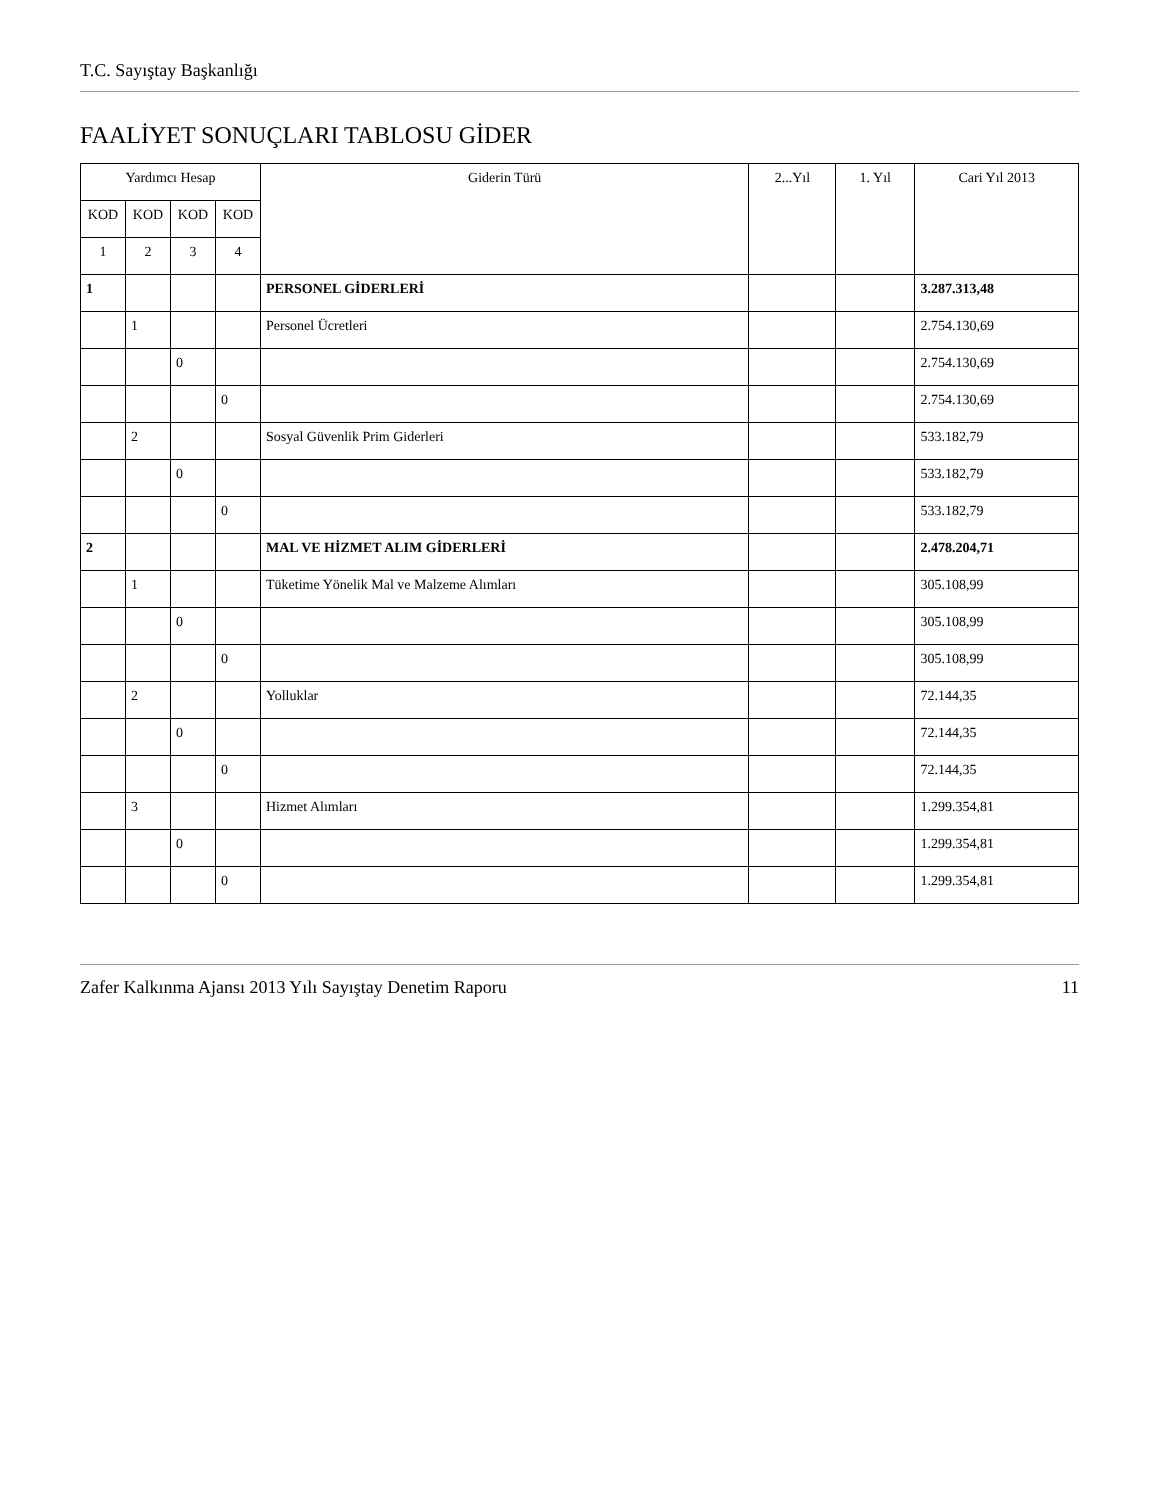T.C. Sayıştay Başkanlığı
FAALİYET SONUÇLARI TABLOSU GİDER
| Yardımcı Hesap | | | | Giderin Türü | 2...Yıl | 1. Yıl | Cari Yıl 2013 |
| --- | --- | --- | --- | --- | --- | --- | --- |
| KOD | KOD | KOD | KOD | | | | |
| 1 | 2 | 3 | 4 | | | | |
| 1 | | | | PERSONEL GİDERLERİ | | | 3.287.313,48 |
| | 1 | | | Personel Ücretleri | | | 2.754.130,69 |
| | | 0 | | | | | 2.754.130,69 |
| | | | 0 | | | | 2.754.130,69 |
| | 2 | | | Sosyal Güvenlik Prim Giderleri | | | 533.182,79 |
| | | 0 | | | | | 533.182,79 |
| | | | 0 | | | | 533.182,79 |
| 2 | | | | MAL VE HİZMET ALIM GİDERLERİ | | | 2.478.204,71 |
| | 1 | | | Tüketime Yönelik Mal ve Malzeme Alımları | | | 305.108,99 |
| | | 0 | | | | | 305.108,99 |
| | | | 0 | | | | 305.108,99 |
| | 2 | | | Yolluklar | | | 72.144,35 |
| | | 0 | | | | | 72.144,35 |
| | | | 0 | | | | 72.144,35 |
| | 3 | | | Hizmet Alımları | | | 1.299.354,81 |
| | | 0 | | | | | 1.299.354,81 |
| | | | 0 | | | | 1.299.354,81 |
Zafer Kalkınma Ajansı 2013 Yılı Sayıştay Denetim Raporu 11